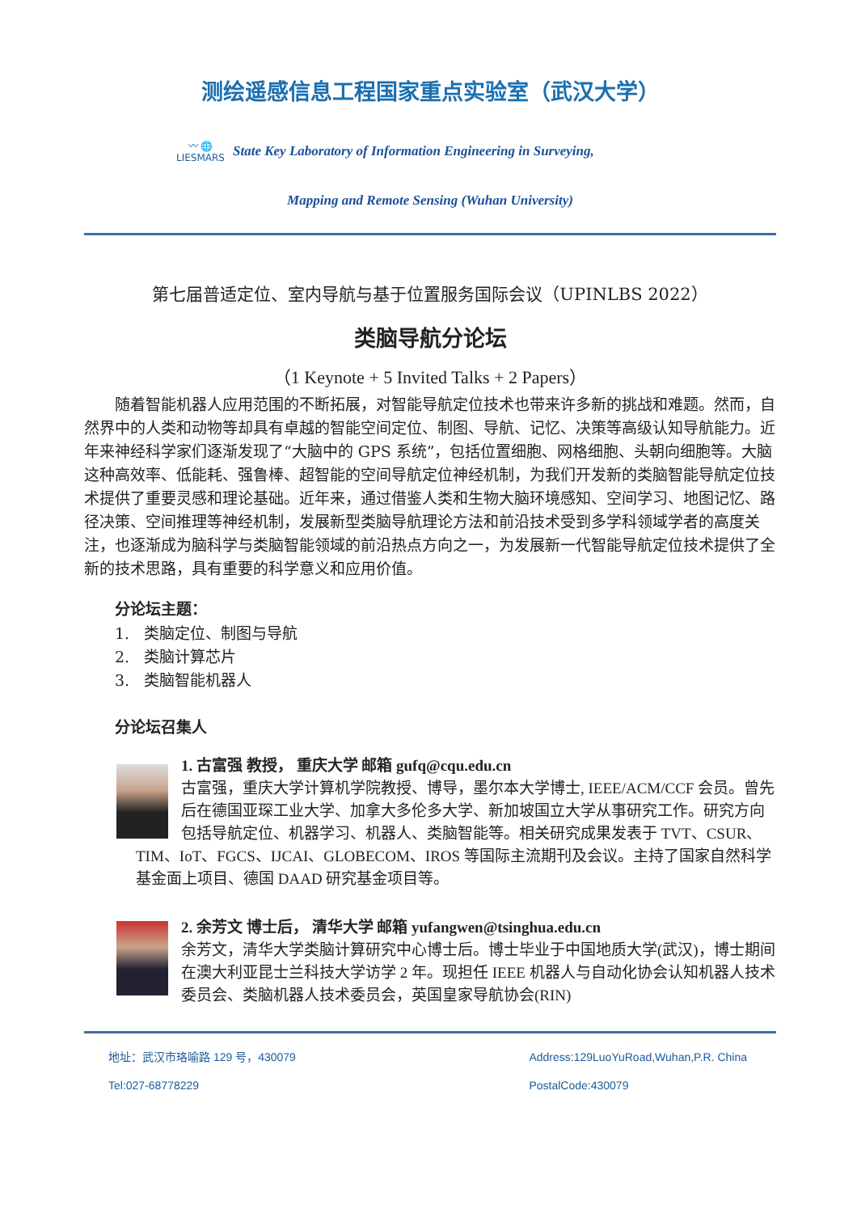测绘遥感信息工程国家重点实验室（武汉大学）
〰 🌐
LIESMARS
State Key Laboratory of Information Engineering in Surveying,
Mapping and Remote Sensing (Wuhan University)
第七届普适定位、室内导航与基于位置服务国际会议（UPINLBS 2022）
类脑导航分论坛
（1 Keynote + 5 Invited Talks + 2 Papers）
随着智能机器人应用范围的不断拓展，对智能导航定位技术也带来许多新的挑战和难题。然而，自然界中的人类和动物等却具有卓越的智能空间定位、制图、导航、记忆、决策等高级认知导航能力。近年来神经科学家们逐渐发现了“大脑中的 GPS 系统”，包括位置细胞、网格细胞、头朝向细胞等。大脑这种高效率、低能耗、强鲁棒、超智能的空间导航定位神经机制，为我们开发新的类脑智能导航定位技术提供了重要灵感和理论基础。近年来，通过借鉴人类和生物大脑环境感知、空间学习、地图记忆、路径决策、空间推理等神经机制，发展新型类脑导航理论方法和前沿技术受到多学科领域学者的高度关注，也逐渐成为脑科学与类脑智能领域的前沿热点方向之一，为发展新一代智能导航定位技术提供了全新的技术思路，具有重要的科学意义和应用价值。
分论坛主题：
1. 类脑定位、制图与导航
2. 类脑计算芯片
3. 类脑智能机器人
分论坛召集人
1. 古富强 教授， 重庆大学 邮箱 gufq@cqu.edu.cn
古富强，重庆大学计算机学院教授、博导，墨尔本大学博士, IEEE/ACM/CCF 会员。曾先后在德国亚琛工业大学、加拿大多伦多大学、新加坡国立大学从事研究工作。研究方向包括导航定位、机器学习、机器人、类脑智能等。相关研究成果发表于 TVT、CSUR、TIM、IoT、FGCS、IJCAI、GLOBECOM、IROS 等国际主流期刊及会议。主持了国家自然科学基金面上项目、德国 DAAD 研究基金项目等。
2. 余芳文 博士后， 清华大学 邮箱 yufangwen@tsinghua.edu.cn
余芳文，清华大学类脑计算研究中心博士后。博士毕业于中国地质大学(武汉)，博士期间在澳大利亚昆士兰科技大学访学 2 年。现担任 IEEE 机器人与自动化协会认知机器人技术委员会、类脑机器人技术委员会，英国皇家导航协会(RIN)
地址：武汉市珞喻路 129 号，430079
Tel:027-68778229
Address:129LuoYuRoad,Wuhan,P.R. China
PostalCode:430079